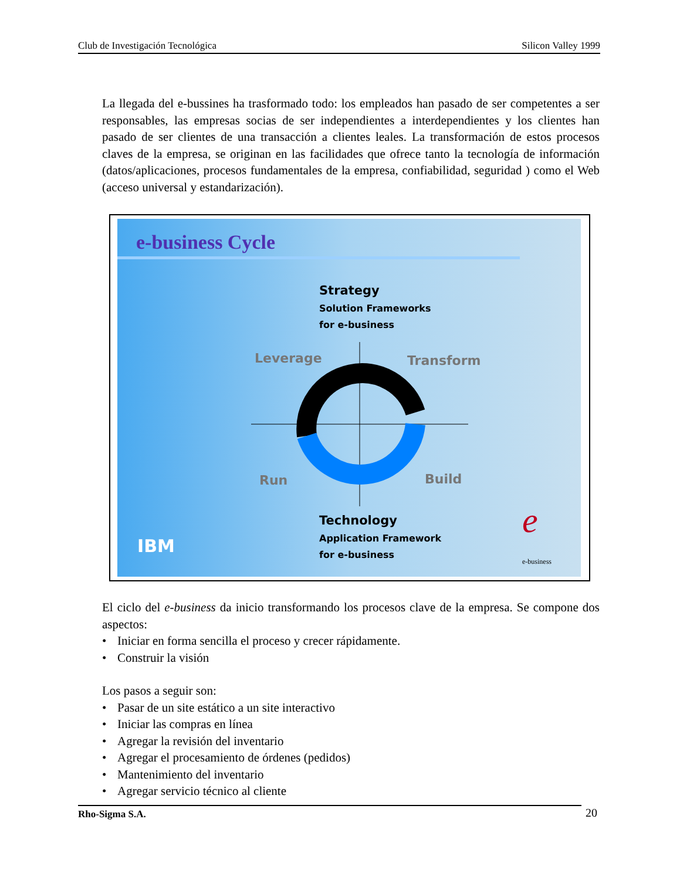Club de Investigación Tecnológica Silicon Valley 1999
La llegada del e-bussines ha trasformado todo: los empleados han pasado de ser competentes a ser responsables, las empresas socias de ser independientes a interdependientes y los clientes han pasado de ser clientes de una transacción a clientes leales. La transformación de estos procesos claves de la empresa, se originan en las facilidades que ofrece tanto la tecnología de información (datos/aplicaciones, procesos fundamentales de la empresa, confiabilidad, seguridad ) como el Web (acceso universal y estandarización).
e-business Cycle
Strategy
Solution Frameworks
for e-business
Leverage Transform
Run Build
Technology
Application Framework
for e-business
IBM e
e-business
El ciclo del e-business da inicio transformando los procesos clave de la empresa. Se compone dos aspectos:
• Iniciar en forma sencilla el proceso y crecer rápidamente.
• Construir la visión
Los pasos a seguir son:
• Pasar de un site estático a un site interactivo
• Iniciar las compras en línea
• Agregar la revisión del inventario
• Agregar el procesamiento de órdenes (pedidos)
• Mantenimiento del inventario
• Agregar servicio técnico al cliente
Rho-Sigma S.A. 20